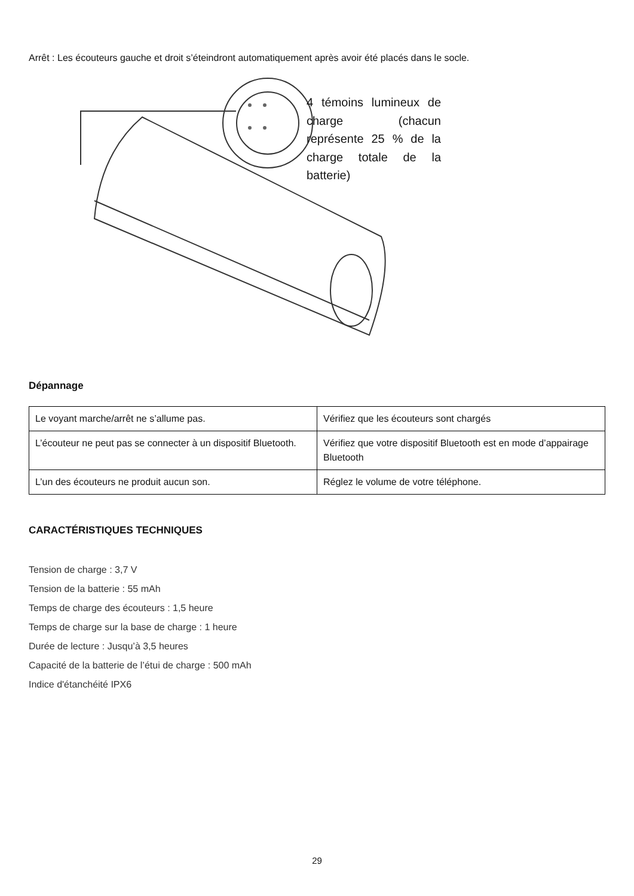Arrêt : Les écouteurs gauche et droit s’éteindront automatiquement après avoir été placés dans le socle.
4 témoins lumineux de charge (chacun représente 25 % de la charge totale de la batterie)
Dépannage
| Le voyant marche/arrêt ne s’allume pas. | Vérifiez que les écouteurs sont chargés |
| L’écouteur ne peut pas se connecter à un dispositif Bluetooth. | Vérifiez que votre dispositif Bluetooth est en mode d’appairage Bluetooth |
| L’un des écouteurs ne produit aucun son. | Réglez le volume de votre téléphone. |
CARACTÉRISTIQUES TECHNIQUES
Tension de charge : 3,7 V
Tension de la batterie : 55 mAh
Temps de charge des écouteurs : 1,5 heure
Temps de charge sur la base de charge : 1 heure
Durée de lecture : Jusqu’à 3,5 heures
Capacité de la batterie de l’étui de charge : 500 mAh
Indice d'étanchéité IPX6
29